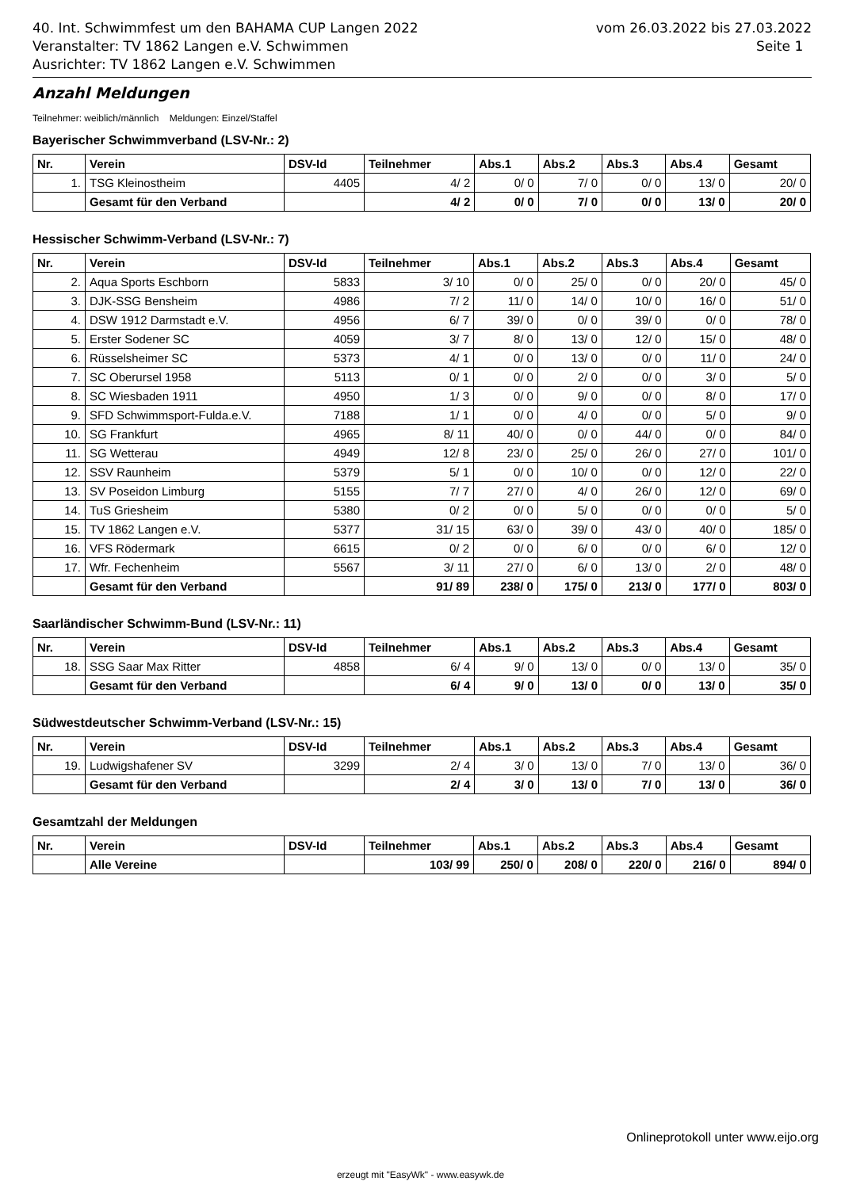40. Int. Schwimmfest um den BAHAMA CUP Langen 2022
Veranstalter: TV 1862 Langen e.V. Schwimmen
Ausrichter: TV 1862 Langen e.V. Schwimmen
vom 26.03.2022 bis 27.03.2022
Seite 1
Anzahl Meldungen
Teilnehmer: weiblich/männlich Meldungen: Einzel/Staffel
Bayerischer Schwimmverband (LSV-Nr.: 2)
| Nr. | Verein | DSV-Id | Teilnehmer | Abs.1 | Abs.2 | Abs.3 | Abs.4 | Gesamt |
| --- | --- | --- | --- | --- | --- | --- | --- | --- |
| 1. | TSG Kleinostheim | 4405 | 4/ 2 | 0/ 0 | 7/ 0 | 0/ 0 | 13/ 0 | 20/ 0 |
| | Gesamt für den Verband | | 4/ 2 | 0/ 0 | 7/ 0 | 0/ 0 | 13/ 0 | 20/ 0 |
Hessischer Schwimm-Verband (LSV-Nr.: 7)
| Nr. | Verein | DSV-Id | Teilnehmer | Abs.1 | Abs.2 | Abs.3 | Abs.4 | Gesamt |
| --- | --- | --- | --- | --- | --- | --- | --- | --- |
| 2. | Aqua Sports Eschborn | 5833 | 3/ 10 | 0/ 0 | 25/ 0 | 0/ 0 | 20/ 0 | 45/ 0 |
| 3. | DJK-SSG Bensheim | 4986 | 7/ 2 | 11/ 0 | 14/ 0 | 10/ 0 | 16/ 0 | 51/ 0 |
| 4. | DSW 1912 Darmstadt e.V. | 4956 | 6/ 7 | 39/ 0 | 0/ 0 | 39/ 0 | 0/ 0 | 78/ 0 |
| 5. | Erster Sodener SC | 4059 | 3/ 7 | 8/ 0 | 13/ 0 | 12/ 0 | 15/ 0 | 48/ 0 |
| 6. | Rüsselsheimer SC | 5373 | 4/ 1 | 0/ 0 | 13/ 0 | 0/ 0 | 11/ 0 | 24/ 0 |
| 7. | SC Oberursel 1958 | 5113 | 0/ 1 | 0/ 0 | 2/ 0 | 0/ 0 | 3/ 0 | 5/ 0 |
| 8. | SC Wiesbaden 1911 | 4950 | 1/ 3 | 0/ 0 | 9/ 0 | 0/ 0 | 8/ 0 | 17/ 0 |
| 9. | SFD Schwimmsport-Fulda.e.V. | 7188 | 1/ 1 | 0/ 0 | 4/ 0 | 0/ 0 | 5/ 0 | 9/ 0 |
| 10. | SG Frankfurt | 4965 | 8/ 11 | 40/ 0 | 0/ 0 | 44/ 0 | 0/ 0 | 84/ 0 |
| 11. | SG Wetterau | 4949 | 12/ 8 | 23/ 0 | 25/ 0 | 26/ 0 | 27/ 0 | 101/ 0 |
| 12. | SSV Raunheim | 5379 | 5/ 1 | 0/ 0 | 10/ 0 | 0/ 0 | 12/ 0 | 22/ 0 |
| 13. | SV Poseidon Limburg | 5155 | 7/ 7 | 27/ 0 | 4/ 0 | 26/ 0 | 12/ 0 | 69/ 0 |
| 14. | TuS Griesheim | 5380 | 0/ 2 | 0/ 0 | 5/ 0 | 0/ 0 | 0/ 0 | 5/ 0 |
| 15. | TV 1862 Langen e.V. | 5377 | 31/ 15 | 63/ 0 | 39/ 0 | 43/ 0 | 40/ 0 | 185/ 0 |
| 16. | VFS Rödermark | 6615 | 0/ 2 | 0/ 0 | 6/ 0 | 0/ 0 | 6/ 0 | 12/ 0 |
| 17. | Wfr. Fechenheim | 5567 | 3/ 11 | 27/ 0 | 6/ 0 | 13/ 0 | 2/ 0 | 48/ 0 |
| | Gesamt für den Verband | | 91/ 89 | 238/ 0 | 175/ 0 | 213/ 0 | 177/ 0 | 803/ 0 |
Saarländischer Schwimm-Bund (LSV-Nr.: 11)
| Nr. | Verein | DSV-Id | Teilnehmer | Abs.1 | Abs.2 | Abs.3 | Abs.4 | Gesamt |
| --- | --- | --- | --- | --- | --- | --- | --- | --- |
| 18. | SSG Saar Max Ritter | 4858 | 6/ 4 | 9/ 0 | 13/ 0 | 0/ 0 | 13/ 0 | 35/ 0 |
| | Gesamt für den Verband | | 6/ 4 | 9/ 0 | 13/ 0 | 0/ 0 | 13/ 0 | 35/ 0 |
Südwestdeutscher Schwimm-Verband (LSV-Nr.: 15)
| Nr. | Verein | DSV-Id | Teilnehmer | Abs.1 | Abs.2 | Abs.3 | Abs.4 | Gesamt |
| --- | --- | --- | --- | --- | --- | --- | --- | --- |
| 19. | Ludwigshafener SV | 3299 | 2/ 4 | 3/ 0 | 13/ 0 | 7/ 0 | 13/ 0 | 36/ 0 |
| | Gesamt für den Verband | | 2/ 4 | 3/ 0 | 13/ 0 | 7/ 0 | 13/ 0 | 36/ 0 |
Gesamtzahl der Meldungen
| Nr. | Verein | DSV-Id | Teilnehmer | Abs.1 | Abs.2 | Abs.3 | Abs.4 | Gesamt |
| --- | --- | --- | --- | --- | --- | --- | --- | --- |
| | Alle Vereine | | 103/ 99 | 250/ 0 | 208/ 0 | 220/ 0 | 216/ 0 | 894/ 0 |
Onlineprotokoll unter www.eijo.org
erzeugt mit "EasyWk" - www.easywk.de